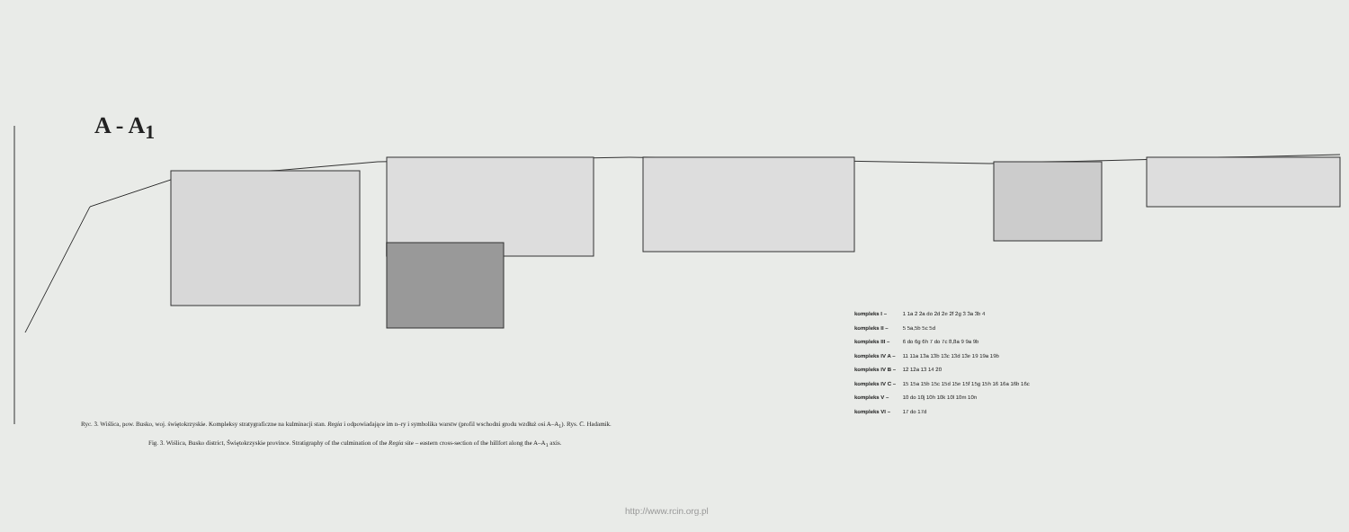A - A<sub>1</sub>
kompleks I – 1 1a 2 2a do 2d 2e 2f 2g 3 3a 3b 4
kompleks II – 5 5a,5b 5c 5d
kompleks III – 6 do 6g 6h 7 do 7c 8,8a 9 9a 9b
kompleks IV A – 11 11a 13a 13b 13c 13d 13e 19 19a 19b
kompleks IV B – 12 12a 13 14 20
kompleks IV C – 15 15a 15b 15c 15d 15e 15f 15g 15h 16 16a 16b 16c
kompleks V – 10 do 10j 10h 10k 10l 10m 10n
kompleks VI – 17 do 17d
Ryc. 3. Wiślica, pow. Busko, woj. świętokrzyskie. Kompleksy stratygraficzne na kulminacji stan. Regia i odpowiadające im n–ry i symbolika warstw (profil wschodni grodu wzdłuż osi A–A<sub>1</sub>). Rys. C. Hadamik.
Fig. 3. Wiślica, Busko district, Świętokrzyskie province. Stratigraphy of the culmination of the Regia site – eastern cross-section of the hillfort along the A–A<sub>1</sub> axis.
http://www.rcin.org.pl